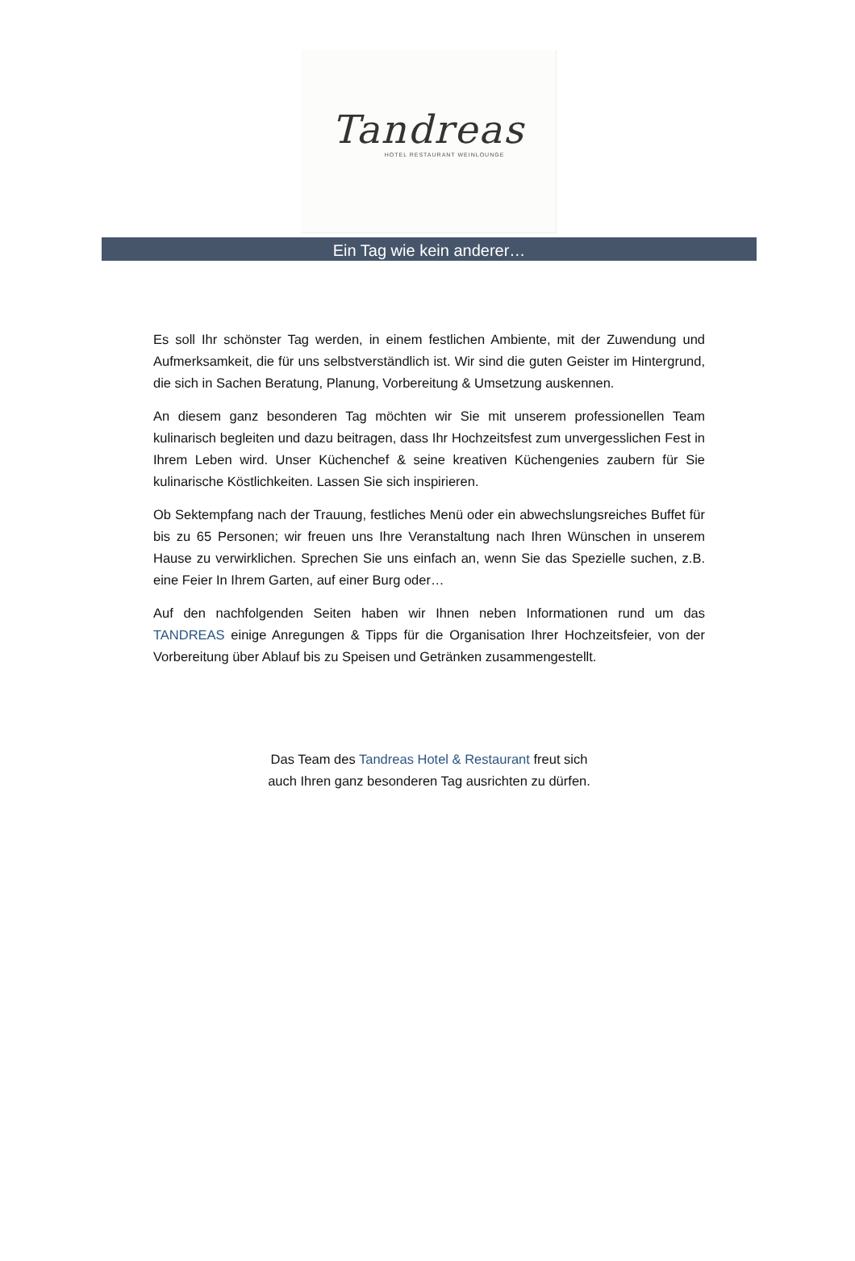Tandreas
HOTEL RESTAURANT WEINLOUNGE
Ein Tag wie kein anderer…
Es soll Ihr schönster Tag werden, in einem festlichen Ambiente, mit der Zuwendung und Aufmerksamkeit, die für uns selbstverständlich ist. Wir sind die guten Geister im Hintergrund, die sich in Sachen Beratung, Planung, Vorbereitung & Umsetzung auskennen.
An diesem ganz besonderen Tag möchten wir Sie mit unserem professionellen Team kulinarisch begleiten und dazu beitragen, dass Ihr Hochzeitsfest zum unvergesslichen Fest in Ihrem Leben wird. Unser Küchenchef & seine kreativen Küchengenies zaubern für Sie kulinarische Köstlichkeiten. Lassen Sie sich inspirieren.
Ob Sektempfang nach der Trauung, festliches Menü oder ein abwechslungsreiches Buffet für bis zu 65 Personen; wir freuen uns Ihre Veranstaltung nach Ihren Wünschen in unserem Hause zu verwirklichen. Sprechen Sie uns einfach an, wenn Sie das Spezielle suchen, z.B. eine Feier In Ihrem Garten, auf einer Burg oder…
Auf den nachfolgenden Seiten haben wir Ihnen neben Informationen rund um das TANDREAS einige Anregungen & Tipps für die Organisation Ihrer Hochzeitsfeier, von der Vorbereitung über Ablauf bis zu Speisen und Getränken zusammengestellt.
Das Team des Tandreas Hotel & Restaurant freut sich
auch Ihren ganz besonderen Tag ausrichten zu dürfen.